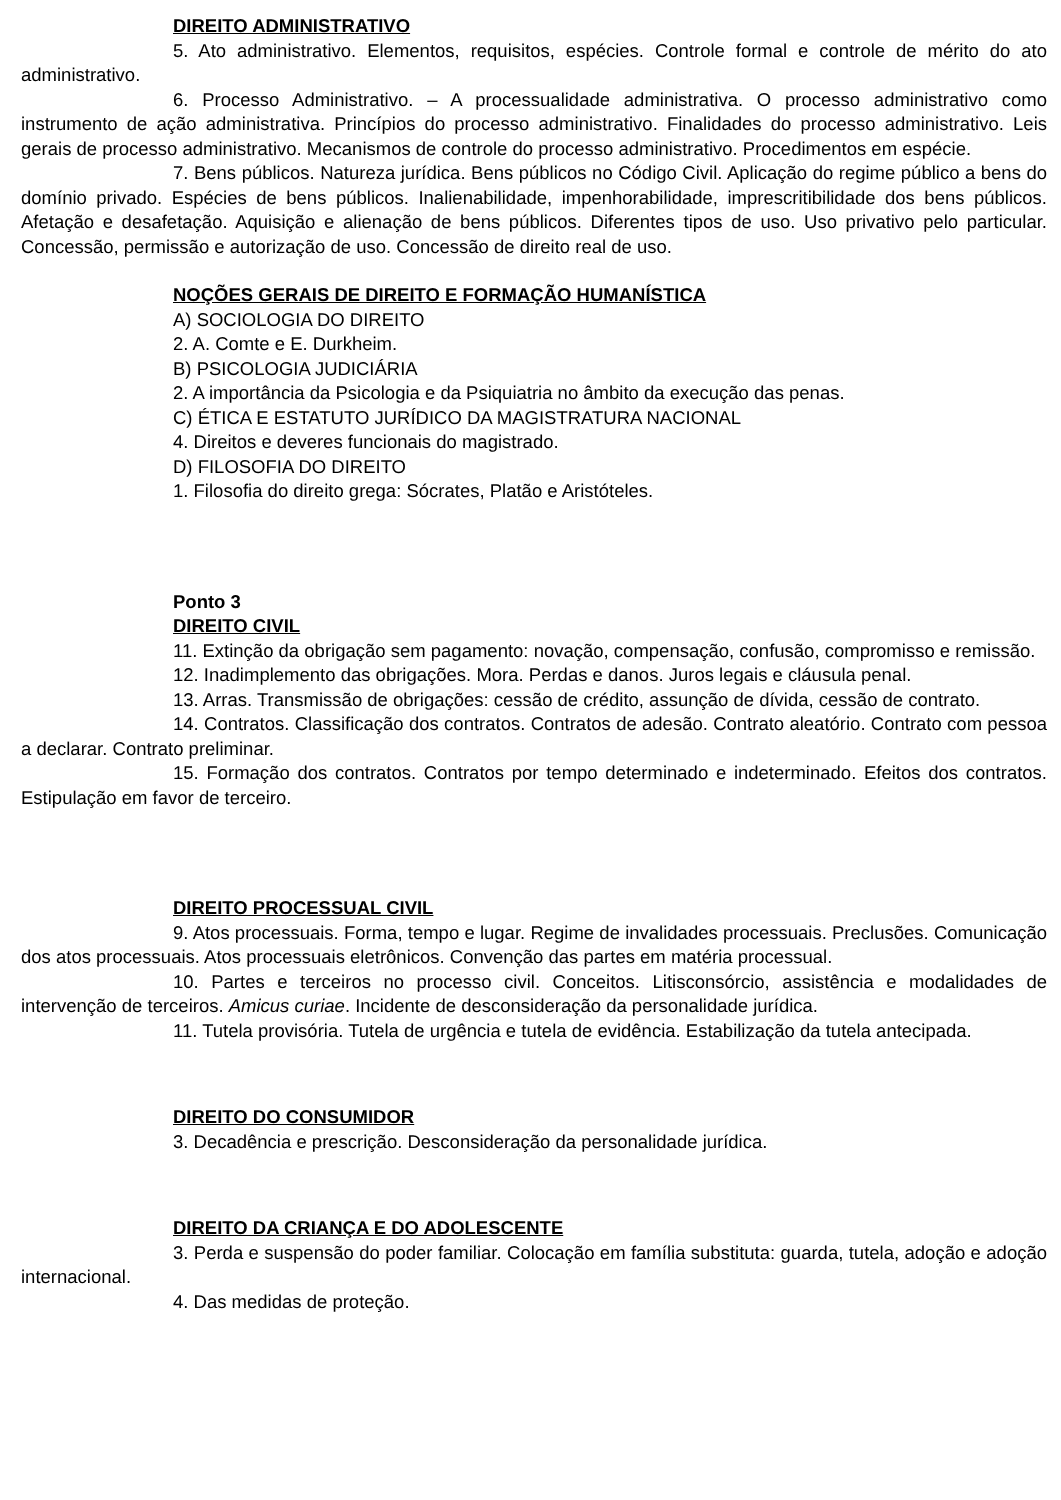DIREITO ADMINISTRATIVO
5. Ato administrativo. Elementos, requisitos, espécies. Controle formal e controle de mérito do ato administrativo.
6. Processo Administrativo. – A processualidade administrativa. O processo administrativo como instrumento de ação administrativa. Princípios do processo administrativo. Finalidades do processo administrativo. Leis gerais de processo administrativo. Mecanismos de controle do processo administrativo. Procedimentos em espécie.
7. Bens públicos. Natureza jurídica. Bens públicos no Código Civil. Aplicação do regime público a bens do domínio privado. Espécies de bens públicos. Inalienabilidade, impenhorabilidade, imprescritibilidade dos bens públicos. Afetação e desafetação. Aquisição e alienação de bens públicos. Diferentes tipos de uso. Uso privativo pelo particular. Concessão, permissão e autorização de uso. Concessão de direito real de uso.
NOÇÕES GERAIS DE DIREITO E FORMAÇÃO HUMANÍSTICA
A) SOCIOLOGIA DO DIREITO
2. A. Comte e E. Durkheim.
B) PSICOLOGIA JUDICIÁRIA
2. A importância da Psicologia e da Psiquiatria no âmbito da execução das penas.
C) ÉTICA E ESTATUTO JURÍDICO DA MAGISTRATURA NACIONAL
4. Direitos e deveres funcionais do magistrado.
D) FILOSOFIA DO DIREITO
1. Filosofia do direito grega: Sócrates, Platão e Aristóteles.
Ponto 3
DIREITO CIVIL
11. Extinção da obrigação sem pagamento: novação, compensação, confusão, compromisso e remissão.
12. Inadimplemento das obrigações. Mora. Perdas e danos. Juros legais e cláusula penal.
13. Arras. Transmissão de obrigações: cessão de crédito, assunção de dívida, cessão de contrato.
14. Contratos. Classificação dos contratos. Contratos de adesão. Contrato aleatório. Contrato com pessoa a declarar. Contrato preliminar.
15. Formação dos contratos. Contratos por tempo determinado e indeterminado. Efeitos dos contratos. Estipulação em favor de terceiro.
DIREITO PROCESSUAL CIVIL
9. Atos processuais. Forma, tempo e lugar. Regime de invalidades processuais. Preclusões. Comunicação dos atos processuais. Atos processuais eletrônicos. Convenção das partes em matéria processual.
10. Partes e terceiros no processo civil. Conceitos. Litisconsórcio, assistência e modalidades de intervenção de terceiros. Amicus curiae. Incidente de desconsideração da personalidade jurídica.
11. Tutela provisória. Tutela de urgência e tutela de evidência. Estabilização da tutela antecipada.
DIREITO DO CONSUMIDOR
3. Decadência e prescrição. Desconsideração da personalidade jurídica.
DIREITO DA CRIANÇA E DO ADOLESCENTE
3. Perda e suspensão do poder familiar. Colocação em família substituta: guarda, tutela, adoção e adoção internacional.
4. Das medidas de proteção.